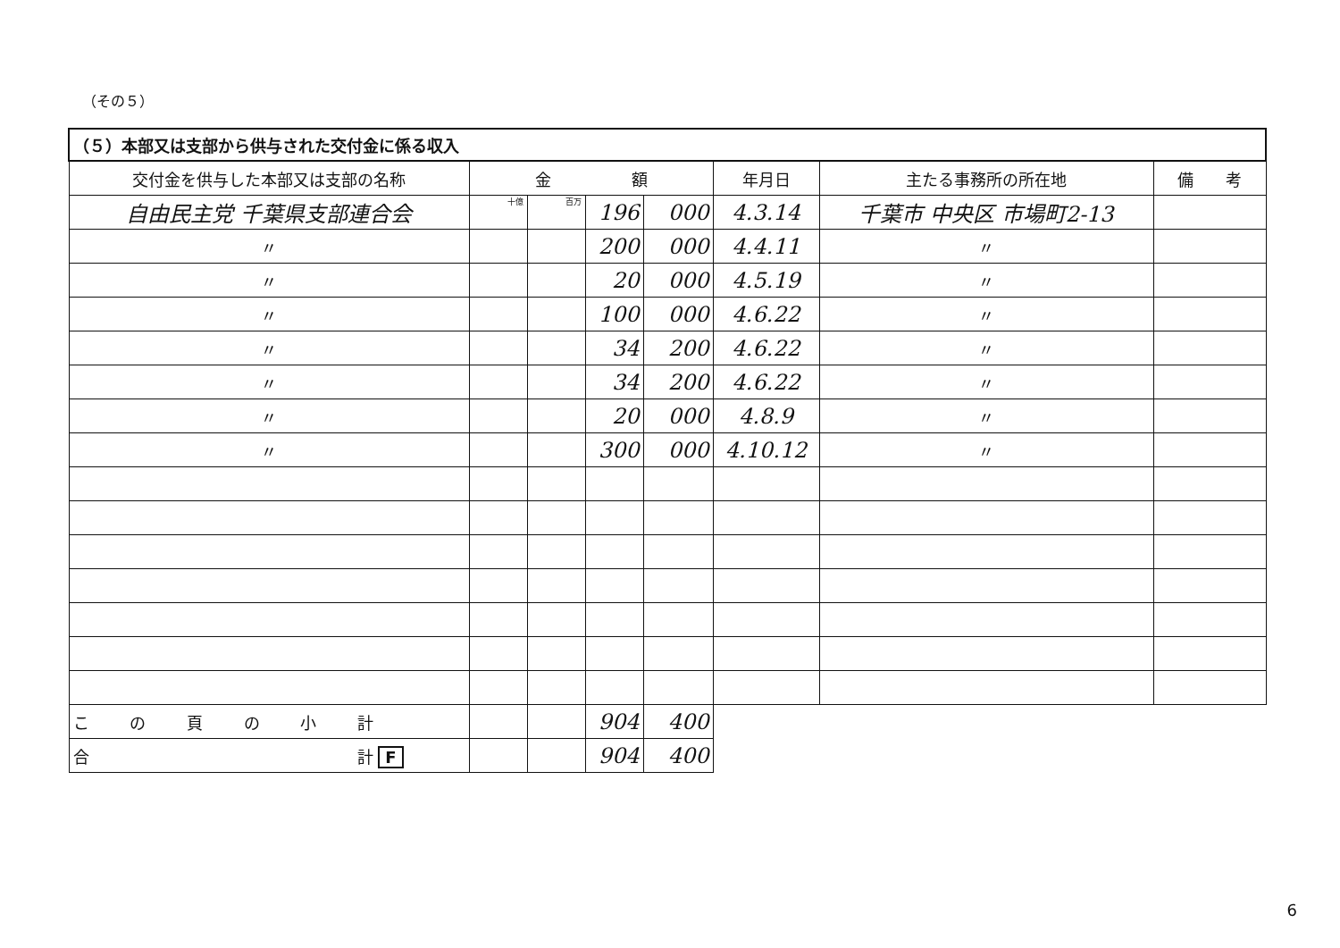（その５）
| （５）本部又は支部から供与された交付金に係る収入 | | | | | | | |
| 交付金を供与した本部又は支部の名称 | 金 額 | | | | 年月日 | 主たる事務所の所在地 | 備 考 |
| 自由民主党 千葉県支部連合会 | 十億 | 百万 | 196 | 000 | 4.3.14 | 千葉市 中央区 市場町2-13 | |
| 〃 | | | 200 | 000 | 4.4.11 | 〃 | |
| 〃 | | | 20 | 000 | 4.5.19 | 〃 | |
| 〃 | | | 100 | 000 | 4.6.22 | 〃 | |
| 〃 | | | 34 | 200 | 4.6.22 | 〃 | |
| 〃 | | | 34 | 200 | 4.6.22 | 〃 | |
| 〃 | | | 20 | 000 | 4.8.9 | 〃 | |
| 〃 | | | 300 | 000 | 4.10.12 | 〃 | |
| こ の 頁 の 小 計 | | | 904 | 400 | | | |
| 合 計 F | | | 904 | 400 | | | |
6